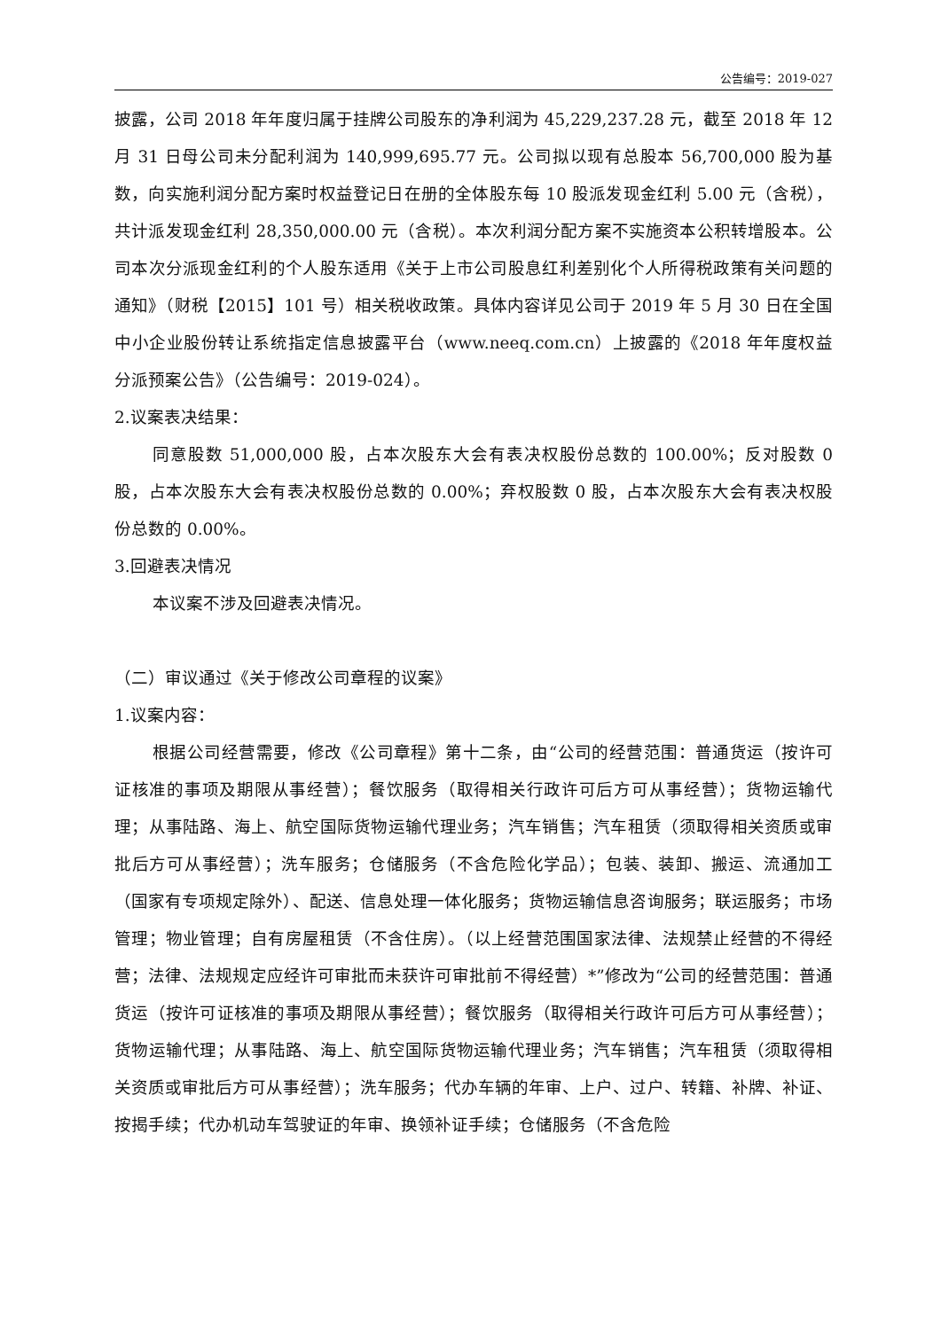公告编号：2019-027
披露，公司 2018 年年度归属于挂牌公司股东的净利润为 45,229,237.28 元，截至 2018 年 12 月 31 日母公司未分配利润为 140,999,695.77 元。公司拟以现有总股本 56,700,000 股为基数，向实施利润分配方案时权益登记日在册的全体股东每 10 股派发现金红利 5.00 元（含税），共计派发现金红利 28,350,000.00 元（含税）。本次利润分配方案不实施资本公积转增股本。公司本次分派现金红利的个人股东适用《关于上市公司股息红利差别化个人所得税政策有关问题的通知》（财税【2015】101 号）相关税收政策。具体内容详见公司于 2019 年 5 月 30 日在全国中小企业股份转让系统指定信息披露平台（www.neeq.com.cn）上披露的《2018 年年度权益分派预案公告》（公告编号：2019-024）。
2.议案表决结果：
同意股数 51,000,000 股，占本次股东大会有表决权股份总数的 100.00%；反对股数 0 股，占本次股东大会有表决权股份总数的 0.00%；弃权股数 0 股，占本次股东大会有表决权股份总数的 0.00%。
3.回避表决情况
本议案不涉及回避表决情况。
（二）审议通过《关于修改公司章程的议案》
1.议案内容：
根据公司经营需要，修改《公司章程》第十二条，由“公司的经营范围：普通货运（按许可证核准的事项及期限从事经营）；餐饮服务（取得相关行政许可后方可从事经营）；货物运输代理；从事陆路、海上、航空国际货物运输代理业务；汽车销售；汽车租赁（须取得相关资质或审批后方可从事经营）；洗车服务；仓储服务（不含危险化学品）；包装、装卸、搬运、流通加工（国家有专项规定除外）、配送、信息处理一体化服务；货物运输信息咨询服务；联运服务；市场管理；物业管理；自有房屋租赁（不含住房）。（以上经营范围国家法律、法规禁止经营的不得经营；法律、法规规定应经许可审批而未获许可审批前不得经营）*”修改为“公司的经营范围：普通货运（按许可证核准的事项及期限从事经营）；餐饮服务（取得相关行政许可后方可从事经营）；货物运输代理；从事陆路、海上、航空国际货物运输代理业务；汽车销售；汽车租赁（须取得相关资质或审批后方可从事经营）；洗车服务；代办车辆的年审、上户、过户、转籍、补牌、补证、按揭手续；代办机动车驾驶证的年审、换领补证手续；仓储服务（不含危险